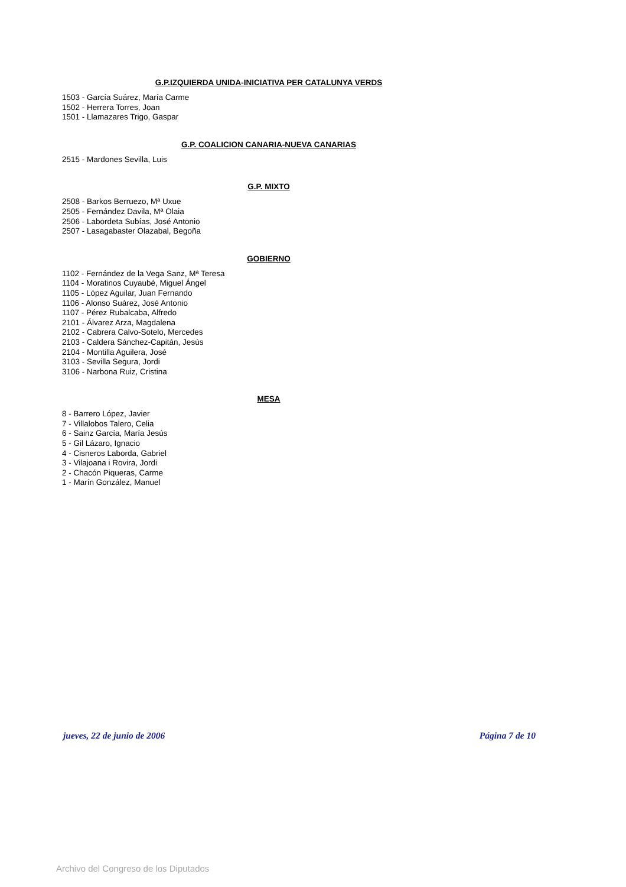G.P.IZQUIERDA UNIDA-INICIATIVA PER CATALUNYA VERDS
1503 - García Suárez, María Carme
1502 - Herrera Torres, Joan
1501 - Llamazares Trigo, Gaspar
G.P. COALICION CANARIA-NUEVA CANARIAS
2515 - Mardones Sevilla, Luis
G.P. MIXTO
2508 - Barkos Berruezo, Mª Uxue
2505 - Fernández Davila, Mª Olaia
2506 - Labordeta Subías, José Antonio
2507 - Lasagabaster Olazabal, Begoña
GOBIERNO
1102 - Fernández de la Vega Sanz, Mª Teresa
1104 - Moratinos Cuyaubé, Miguel Ángel
1105 - López Aguilar, Juan Fernando
1106 - Alonso Suárez, José Antonio
1107 - Pérez Rubalcaba, Alfredo
2101 - Álvarez Arza, Magdalena
2102 - Cabrera Calvo-Sotelo, Mercedes
2103 - Caldera Sánchez-Capitán, Jesús
2104 - Montilla Aguilera, José
3103 - Sevilla Segura, Jordi
3106 - Narbona Ruiz, Cristina
MESA
8 - Barrero López, Javier
7 - Villalobos Talero, Celia
6 - Sainz García, María Jesús
5 - Gil Lázaro, Ignacio
4 - Cisneros Laborda, Gabriel
3 - Vilajoana i Rovira, Jordi
2 - Chacón Piqueras, Carme
1 - Marín González, Manuel
jueves, 22 de junio de 2006 Página 7 de 10
Archivo del Congreso de los Diputados